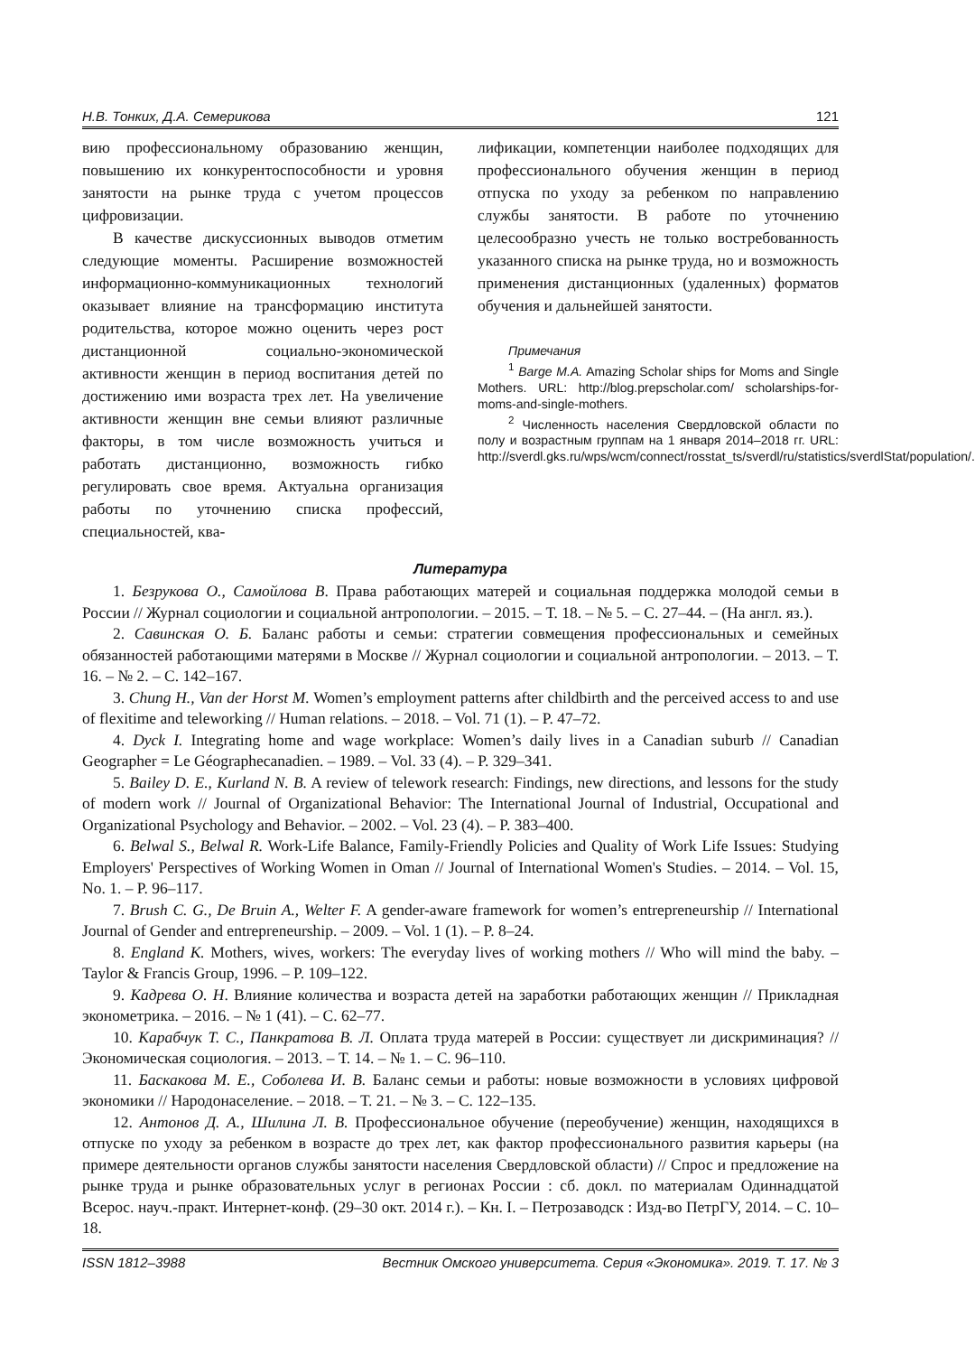Н.В. Тонких, Д.А. Семерикова 121
вию профессиональному образованию женщин, повышению их конкурентоспособности и уровня занятости на рынке труда с учетом процессов цифровизации.
В качестве дискуссионных выводов отметим следующие моменты. Расширение возможностей информационно-коммуникационных технологий оказывает влияние на трансформацию института родительства, которое можно оценить через рост дистанционной социально-экономической активности женщин в период воспитания детей по достижению ими возраста трех лет. На увеличение активности женщин вне семьи влияют различные факторы, в том числе возможность учиться и работать дистанционно, возможность гибко регулировать свое время. Актуальна организация работы по уточнению списка профессий, специальностей, ква-
лификации, компетенции наиболее подходящих для профессионального обучения женщин в период отпуска по уходу за ребенком по направлению службы занятости. В работе по уточнению целесообразно учесть не только востребованность указанного списка на рынке труда, но и возможность применения дистанционных (удаленных) форматов обучения и дальнейшей занятости.
Примечания
<sup>1</sup> Barge M.A. Amazing Scholar ships for Moms and Single Mothers. URL: http://blog.prepscholar.com/ scholarships-for-moms-and-single-mothers.
<sup>2</sup> Численность населения Свердловской области по полу и возрастным группам на 1 января 2014–2018 гг. URL: http://sverdl.gks.ru/wps/wcm/connect/rosstat_ts/sverdl/ru/statistics/sverdlStat/population/.
Литература
1. Безрукова О., Самойлова В. Права работающих матерей и социальная поддержка молодой семьи в России // Журнал социологии и социальной антропологии. – 2015. – Т. 18. – № 5. – С. 27–44. – (На англ. яз.).
2. Савинская О. Б. Баланс работы и семьи: стратегии совмещения профессиональных и семейных обязанностей работающими матерями в Москве // Журнал социологии и социальной антропологии. – 2013. – Т. 16. – № 2. – С. 142–167.
3. Chung H., Van der Horst M. Women’s employment patterns after childbirth and the perceived access to and use of flexitime and teleworking // Human relations. – 2018. – Vol. 71 (1). – P. 47–72.
4. Dyck I. Integrating home and wage workplace: Women’s daily lives in a Canadian suburb // Canadian Geographer = Le Géographecanadien. – 1989. – Vol. 33 (4). – P. 329–341.
5. Bailey D. E., Kurland N. B. A review of telework research: Findings, new directions, and lessons for the study of modern work // Journal of Organizational Behavior: The International Journal of Industrial, Occupational and Organizational Psychology and Behavior. – 2002. – Vol. 23 (4). – P. 383–400.
6. Belwal S., Belwal R. Work-Life Balance, Family-Friendly Policies and Quality of Work Life Issues: Studying Employers' Perspectives of Working Women in Oman // Journal of International Women's Studies. – 2014. – Vol. 15, No. 1. – P. 96–117.
7. Brush C. G., De Bruin A., Welter F. A gender-aware framework for women’s entrepreneurship // International Journal of Gender and entrepreneurship. – 2009. – Vol. 1 (1). – P. 8–24.
8. England K. Mothers, wives, workers: The everyday lives of working mothers // Who will mind the baby. – Taylor & Francis Group, 1996. – P. 109–122.
9. Кадрева О. Н. Влияние количества и возраста детей на заработки работающих женщин // Прикладная эконометрика. – 2016. – № 1 (41). – С. 62–77.
10. Карабчук Т. С., Панкратова В. Л. Оплата труда матерей в России: существует ли дискриминация? // Экономическая социология. – 2013. – Т. 14. – № 1. – С. 96–110.
11. Баскакова М. Е., Соболева И. В. Баланс семьи и работы: новые возможности в условиях цифровой экономики // Народонаселение. – 2018. – Т. 21. – № 3. – С. 122–135.
12. Антонов Д. А., Шилина Л. В. Профессиональное обучение (переобучение) женщин, находящихся в отпуске по уходу за ребенком в возрасте до трех лет, как фактор профессионального развития карьеры (на примере деятельности органов службы занятости населения Свердловской области) // Спрос и предложение на рынке труда и рынке образовательных услуг в регионах России : сб. докл. по материалам Одиннадцатой Всерос. науч.-практ. Интернет-конф. (29–30 окт. 2014 г.). – Кн. I. – Петрозаводск : Изд-во ПетрГУ, 2014. – С. 10–18.
ISSN 1812–3988 Вестник Омского университета. Серия «Экономика». 2019. Т. 17. № 3